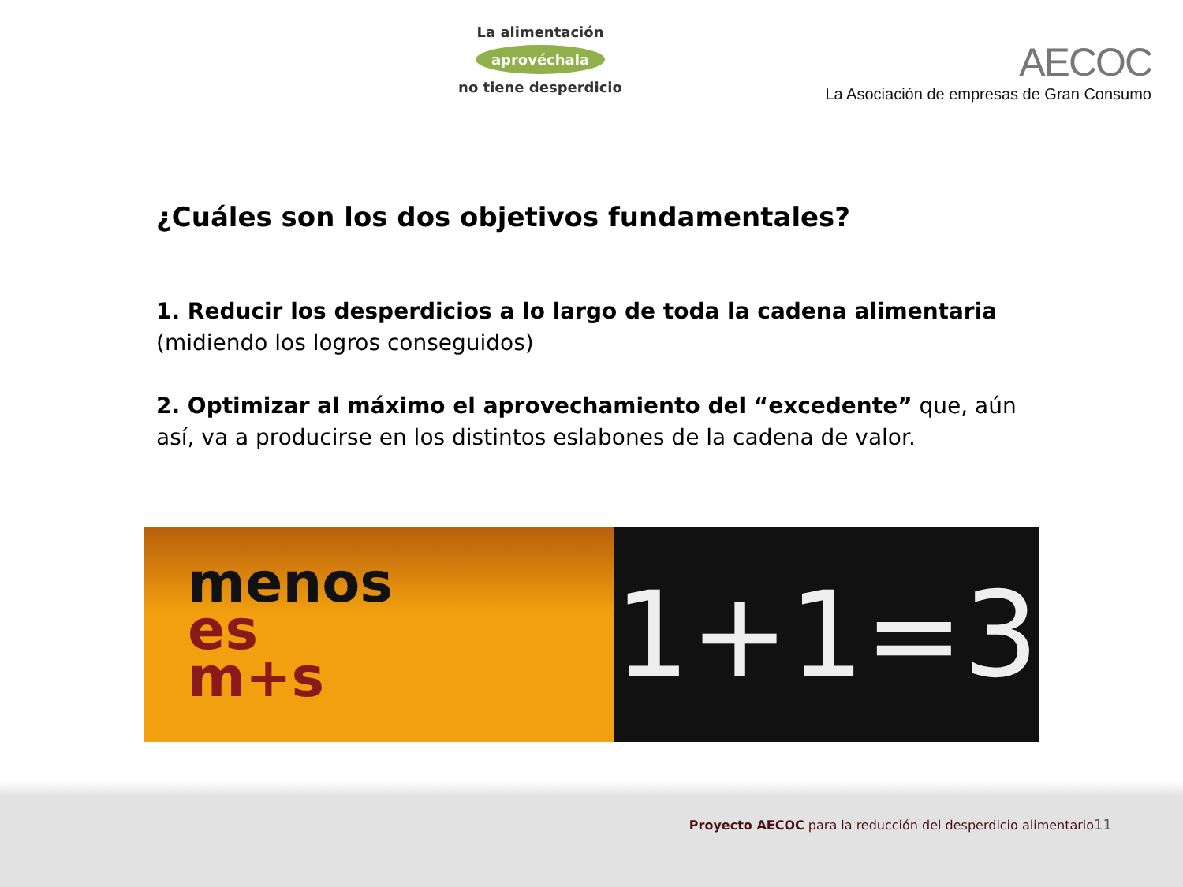La alimentación
aprovéchala
no tiene desperdicio
AECOC
La Asociación de empresas de Gran Consumo
¿Cuáles son los dos objetivos fundamentales?
1. Reducir los desperdicios a lo largo de toda la cadena alimentaria (midiendo los logros conseguidos)
2. Optimizar al máximo el aprovechamiento del “excedente” que, aún así, va a producirse en los distintos eslabones de la cadena de valor.
menos
es
m+s
1+1=3
Proyecto AECOC para la reducción del desperdicio alimentario11